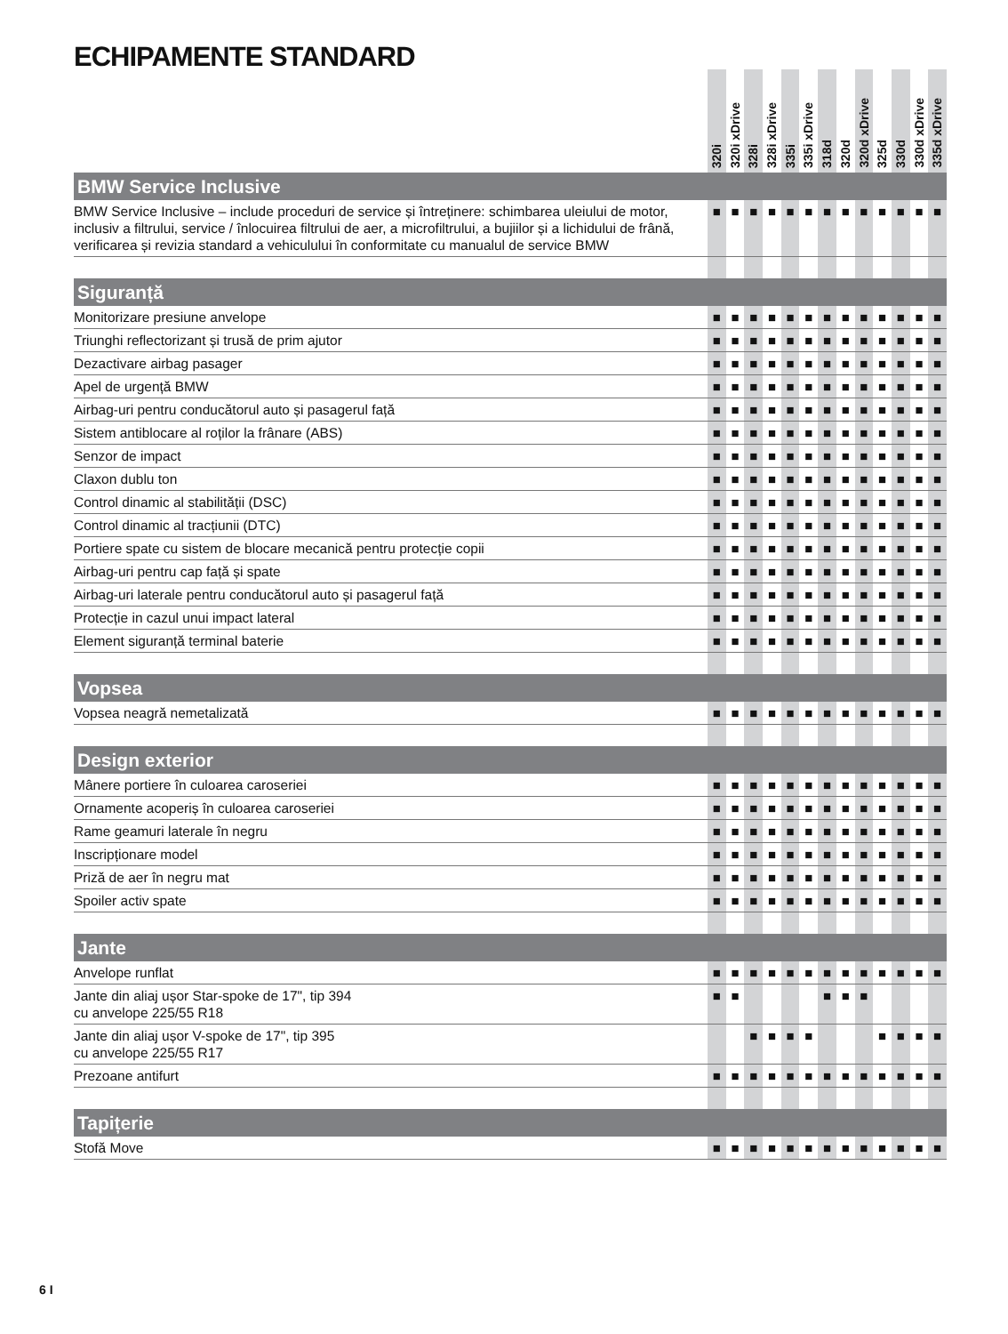ECHIPAMENTE STANDARD
| | 320i | 320i xDrive | 328i | 328i xDrive | 335i | 335i xDrive | 318d | 320d | 320d xDrive | 325d | 330d | 330d xDrive | 335d xDrive |
| --- | --- | --- | --- | --- | --- | --- | --- | --- | --- | --- | --- | --- | --- |
| BMW Service Inclusive | | | | | | | | | | | | | |
| BMW Service Inclusive – include proceduri de service și întreținere: schimbarea uleiului de motor, inclusiv a filtrului, service / înlocuirea filtrului de aer, a microfiltrului, a bujiilor și a lichidului de frână, verificarea și revizia standard a vehiculului în conformitate cu manualul de service BMW | ■ | ■ | ■ | ■ | ■ | ■ | ■ | ■ | ■ | ■ | ■ | ■ | ■ |
| Siguranță | | | | | | | | | | | | | |
| Monitorizare presiune anvelope | ■ | ■ | ■ | ■ | ■ | ■ | ■ | ■ | ■ | ■ | ■ | ■ | ■ |
| Triunghi reflectorizant și trusă de prim ajutor | ■ | ■ | ■ | ■ | ■ | ■ | ■ | ■ | ■ | ■ | ■ | ■ | ■ |
| Dezactivare airbag pasager | ■ | ■ | ■ | ■ | ■ | ■ | ■ | ■ | ■ | ■ | ■ | ■ | ■ |
| Apel de urgență BMW | ■ | ■ | ■ | ■ | ■ | ■ | ■ | ■ | ■ | ■ | ■ | ■ | ■ |
| Airbag-uri pentru conducătorul auto și pasagerul față | ■ | ■ | ■ | ■ | ■ | ■ | ■ | ■ | ■ | ■ | ■ | ■ | ■ |
| Sistem antiblocare al roților la frânare (ABS) | ■ | ■ | ■ | ■ | ■ | ■ | ■ | ■ | ■ | ■ | ■ | ■ | ■ |
| Senzor de impact | ■ | ■ | ■ | ■ | ■ | ■ | ■ | ■ | ■ | ■ | ■ | ■ | ■ |
| Claxon dublu ton | ■ | ■ | ■ | ■ | ■ | ■ | ■ | ■ | ■ | ■ | ■ | ■ | ■ |
| Control dinamic al stabilității (DSC) | ■ | ■ | ■ | ■ | ■ | ■ | ■ | ■ | ■ | ■ | ■ | ■ | ■ |
| Control dinamic al tracțiunii (DTC) | ■ | ■ | ■ | ■ | ■ | ■ | ■ | ■ | ■ | ■ | ■ | ■ | ■ |
| Portiere spate cu sistem de blocare mecanică pentru protecție copii | ■ | ■ | ■ | ■ | ■ | ■ | ■ | ■ | ■ | ■ | ■ | ■ | ■ |
| Airbag-uri pentru cap față și spate | ■ | ■ | ■ | ■ | ■ | ■ | ■ | ■ | ■ | ■ | ■ | ■ | ■ |
| Airbag-uri laterale pentru conducătorul auto și pasagerul față | ■ | ■ | ■ | ■ | ■ | ■ | ■ | ■ | ■ | ■ | ■ | ■ | ■ |
| Protecție in cazul unui impact lateral | ■ | ■ | ■ | ■ | ■ | ■ | ■ | ■ | ■ | ■ | ■ | ■ | ■ |
| Element siguranță terminal baterie | ■ | ■ | ■ | ■ | ■ | ■ | ■ | ■ | ■ | ■ | ■ | ■ | ■ |
| Vopsea | | | | | | | | | | | | | |
| Vopsea neagră nemetalizată | ■ | ■ | ■ | ■ | ■ | ■ | ■ | ■ | ■ | ■ | ■ | ■ | ■ |
| Design exterior | | | | | | | | | | | | | |
| Mânere portiere în culoarea caroseriei | ■ | ■ | ■ | ■ | ■ | ■ | ■ | ■ | ■ | ■ | ■ | ■ | ■ |
| Ornamente acoperiș în culoarea caroseriei | ■ | ■ | ■ | ■ | ■ | ■ | ■ | ■ | ■ | ■ | ■ | ■ | ■ |
| Rame geamuri laterale în negru | ■ | ■ | ■ | ■ | ■ | ■ | ■ | ■ | ■ | ■ | ■ | ■ | ■ |
| Inscripționare model | ■ | ■ | ■ | ■ | ■ | ■ | ■ | ■ | ■ | ■ | ■ | ■ | ■ |
| Priză de aer în negru mat | ■ | ■ | ■ | ■ | ■ | ■ | ■ | ■ | ■ | ■ | ■ | ■ | ■ |
| Spoiler activ spate | ■ | ■ | ■ | ■ | ■ | ■ | ■ | ■ | ■ | ■ | ■ | ■ | ■ |
| Jante | | | | | | | | | | | | | |
| Anvelope runflat | ■ | ■ | ■ | ■ | ■ | ■ | ■ | ■ | ■ | ■ | ■ | ■ | ■ |
| Jante din aliaj ușor Star-spoke de 17", tip 394 cu anvelope 225/55 R18 | ■ | ■ | | | | | ■ | ■ | ■ | | | | |
| Jante din aliaj ușor V-spoke de 17", tip 395 cu anvelope 225/55 R17 | | | ■ | ■ | ■ | ■ | | | | ■ | ■ | ■ | ■ |
| Prezoane antifurt | ■ | ■ | ■ | ■ | ■ | ■ | ■ | ■ | ■ | ■ | ■ | ■ | ■ |
| Tapițerie | | | | | | | | | | | | | |
| Stofă Move | ■ | ■ | ■ | ■ | ■ | ■ | ■ | ■ | ■ | ■ | ■ | ■ | ■ |
6 I